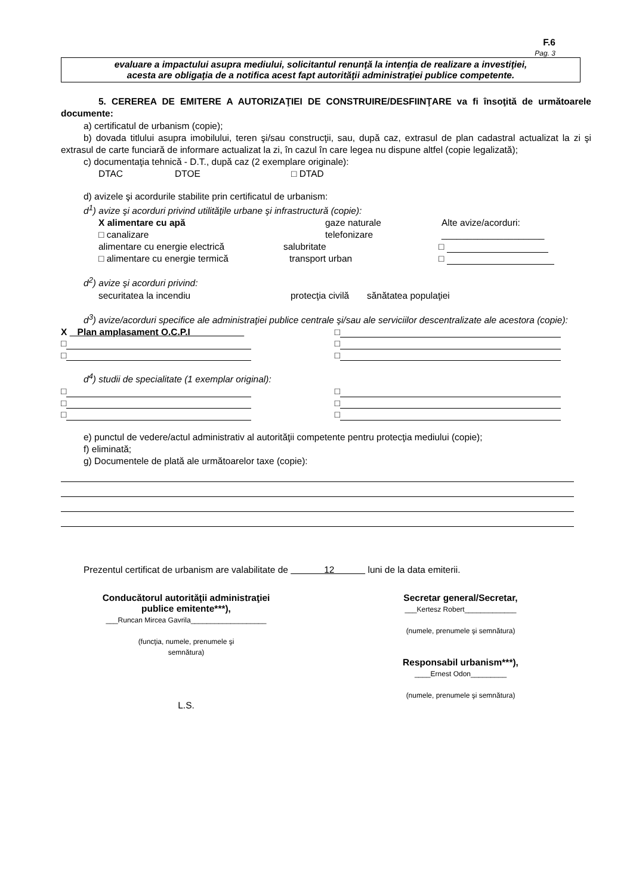F.6
Pag. 3
evaluare a impactului asupra mediului, solicitantul renunţă la intenţia de realizare a investiţiei,
acesta are obligaţia de a notifica acest fapt autorităţii administraţiei publice competente.
5. CEREREA DE EMITERE A AUTORIZAŢIEI DE CONSTRUIRE/DESFIINŢARE va fi însoţită de următoarele documente:
a) certificatul de urbanism (copie);
b) dovada titlului asupra imobilului, teren şi/sau construcţii, sau, după caz, extrasul de plan cadastral actualizat la zi şi extrasul de carte funciară de informare actualizat la zi, în cazul în care legea nu dispune altfel (copie legalizată);
c) documentaţia tehnică - D.T., după caz (2 exemplare originale):
DTAC DTOE □ DTAD
d) avizele şi acordurile stabilite prin certificatul de urbanism:
d<sup>1</sup>) avize şi acorduri privind utilităţile urbane şi infrastructură (copie):
X alimentare cu apă gaze naturale Alte avize/acorduri:
□ canalizare telefonizare ____________________
alimentare cu energie electrică salubritate □
□ alimentare cu energie termică transport urban □
d<sup>2</sup>) avize şi acorduri privind:
securitatea la incendiu protecţia civilă sănătatea populaţiei
d<sup>3</sup>) avize/acorduri specifice ale administraţiei publice centrale şi/sau ale serviciilor descentralizate ale acestora (copie):
X Plan amplasament O.C.P.I □
□ □
□ □
d<sup>4</sup>) studii de specialitate (1 exemplar original):
□ □
□ □
□ □
e) punctul de vedere/actul administrativ al autorităţii competente pentru protecţia mediului (copie);
f) eliminată;
g) Documentele de plată ale următoarelor taxe (copie):
Prezentul certificat de urbanism are valabilitate de 12 luni de la data emiterii.
Conducătorul autorităţii administraţiei
publice emitente***),
___Runcan Mircea Gavrila___________________
(funcţia, numele, prenumele şi
semnătura)
L.S.
Secretar general/Secretar,
___Kertesz Robert_____________
(numele, prenumele şi semnătura)
Responsabil urbanism***),
____Ernest Odon_________
(numele, prenumele şi semnătura)